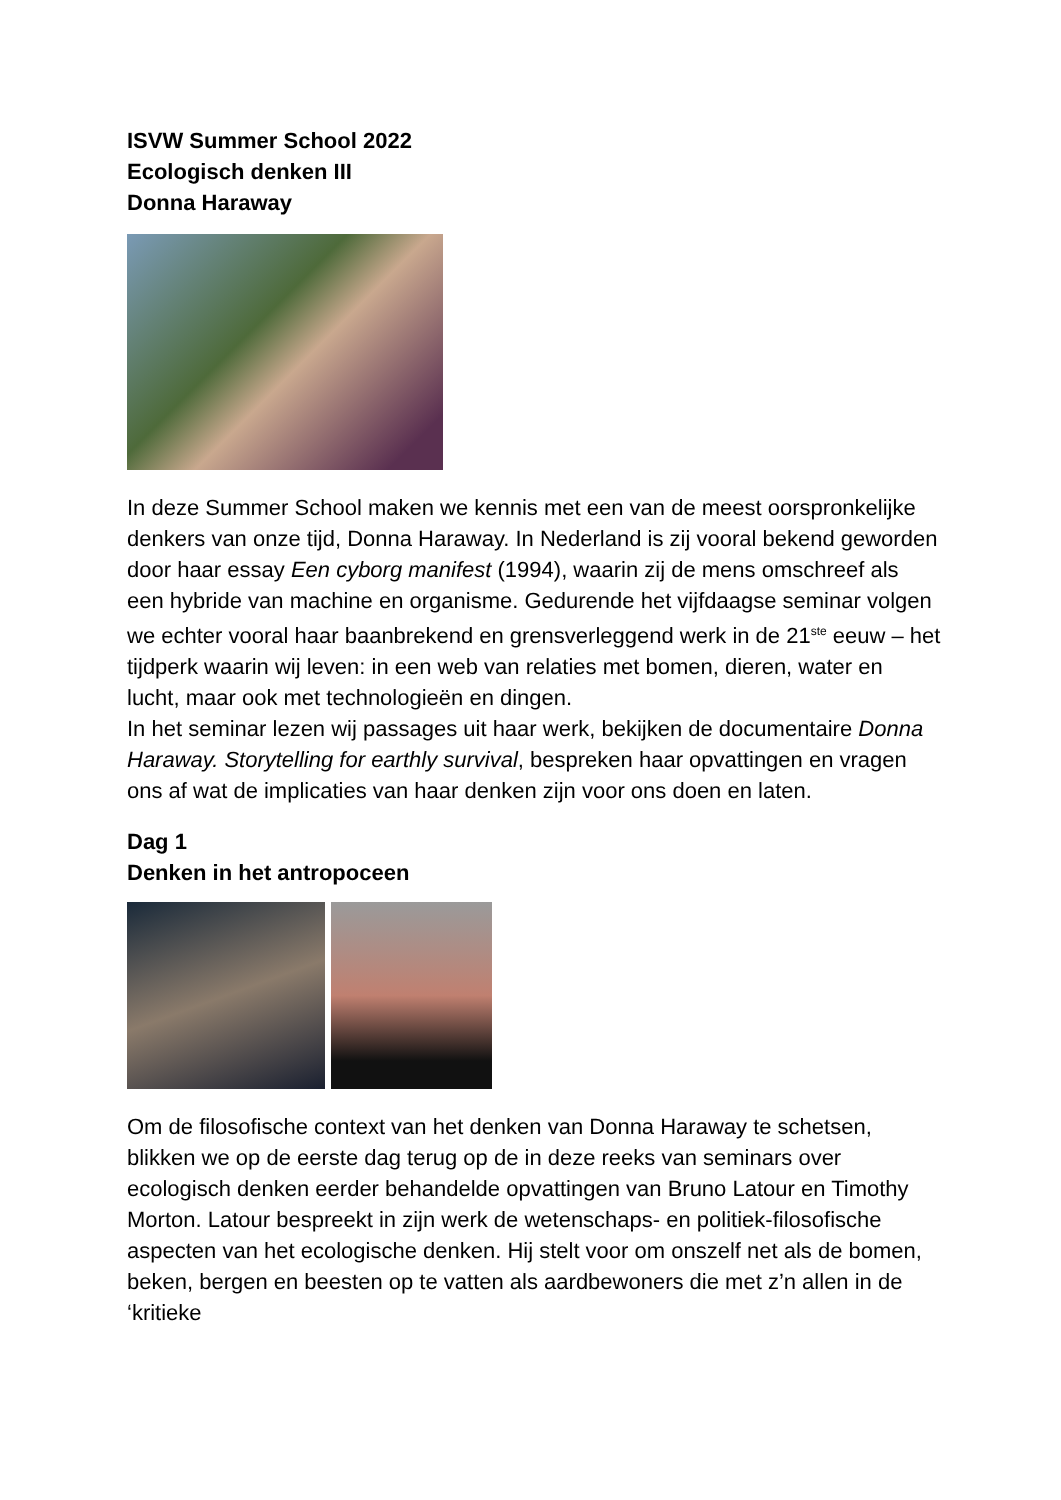ISVW Summer School 2022
Ecologisch denken III
Donna Haraway
In deze Summer School maken we kennis met een van de meest oorspronkelijke denkers van onze tijd, Donna Haraway. In Nederland is zij vooral bekend geworden door haar essay Een cyborg manifest (1994), waarin zij de mens omschreef als een hybride van machine en organisme. Gedurende het vijfdaagse seminar volgen we echter vooral haar baanbrekend en grensverleggend werk in de 21<sup>ste</sup> eeuw – het tijdperk waarin wij leven: in een web van relaties met bomen, dieren, water en lucht, maar ook met technologieën en dingen.
In het seminar lezen wij passages uit haar werk, bekijken de documentaire Donna Haraway. Storytelling for earthly survival, bespreken haar opvattingen en vragen ons af wat de implicaties van haar denken zijn voor ons doen en laten.
Dag 1
Denken in het antropoceen
Om de filosofische context van het denken van Donna Haraway te schetsen, blikken we op de eerste dag terug op de in deze reeks van seminars over ecologisch denken eerder behandelde opvattingen van Bruno Latour en Timothy Morton. Latour bespreekt in zijn werk de wetenschaps- en politiek-filosofische aspecten van het ecologische denken. Hij stelt voor om onszelf net als de bomen, beken, bergen en beesten op te vatten als aardbewoners die met z’n allen in de ‘kritieke